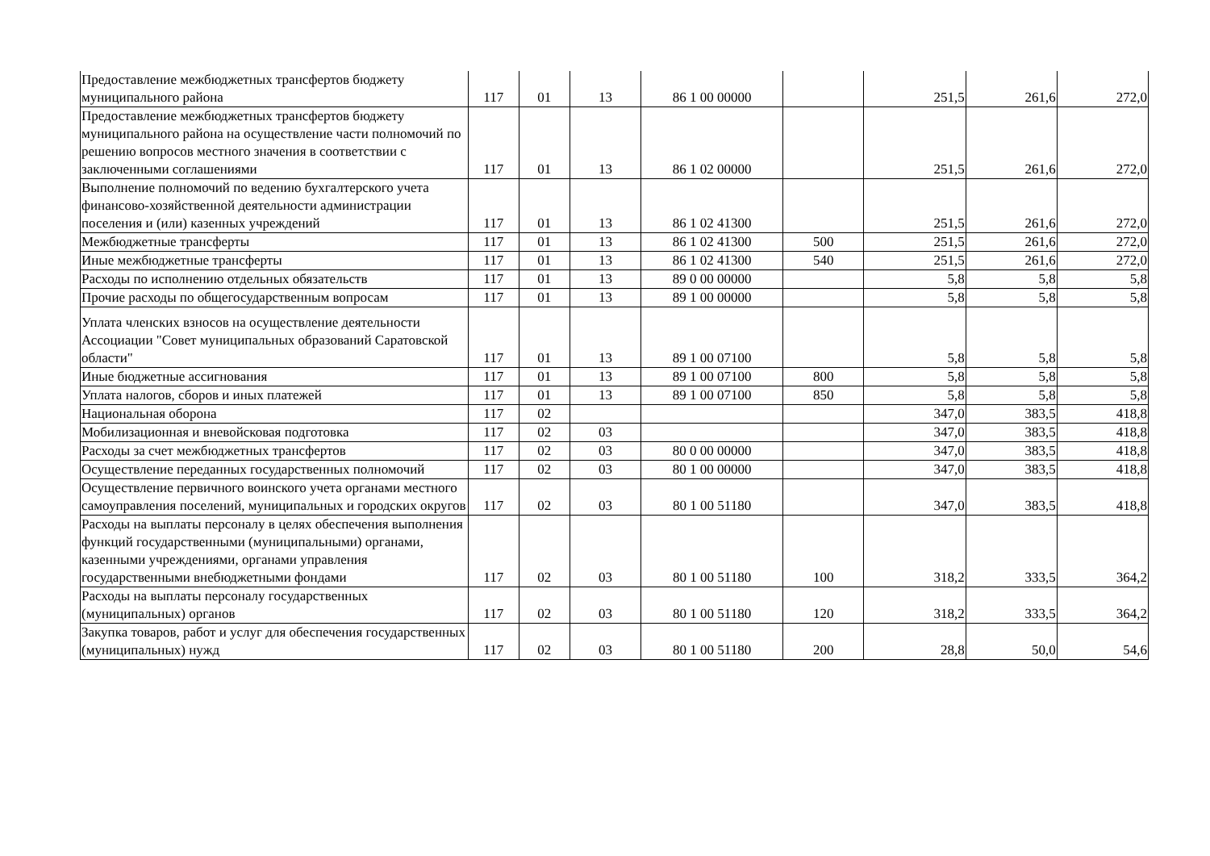| Предоставление межбюджетных трансфертов бюджету муниципального района | 117 | 01 | 13 | 86 1 00 00000 | | 251,5 | 261,6 | 272,0 |
| Предоставление межбюджетных трансфертов бюджету муниципального района на осуществление части полномочий по решению вопросов местного значения в соответствии с заключенными соглашениями | 117 | 01 | 13 | 86 1 02 00000 | | 251,5 | 261,6 | 272,0 |
| Выполнение полномочий по ведению бухгалтерского учета финансово-хозяйственной деятельности администрации поселения и (или) казенных учреждений | 117 | 01 | 13 | 86 1 02 41300 | | 251,5 | 261,6 | 272,0 |
| Межбюджетные трансферты | 117 | 01 | 13 | 86 1 02 41300 | 500 | 251,5 | 261,6 | 272,0 |
| Иные межбюджетные трансферты | 117 | 01 | 13 | 86 1 02 41300 | 540 | 251,5 | 261,6 | 272,0 |
| Расходы по исполнению отдельных обязательств | 117 | 01 | 13 | 89 0 00 00000 | | 5,8 | 5,8 | 5,8 |
| Прочие расходы по общегосударственным вопросам | 117 | 01 | 13 | 89 1 00 00000 | | 5,8 | 5,8 | 5,8 |
| Уплата членских взносов на осуществление деятельности Ассоциации "Совет муниципальных образований Саратовской области" | 117 | 01 | 13 | 89 1 00 07100 | | 5,8 | 5,8 | 5,8 |
| Иные бюджетные ассигнования | 117 | 01 | 13 | 89 1 00 07100 | 800 | 5,8 | 5,8 | 5,8 |
| Уплата налогов, сборов и иных платежей | 117 | 01 | 13 | 89 1 00 07100 | 850 | 5,8 | 5,8 | 5,8 |
| Национальная оборона | 117 | 02 | | | | 347,0 | 383,5 | 418,8 |
| Мобилизационная и вневойсковая подготовка | 117 | 02 | 03 | | | 347,0 | 383,5 | 418,8 |
| Расходы за счет межбюджетных трансфертов | 117 | 02 | 03 | 80 0 00 00000 | | 347,0 | 383,5 | 418,8 |
| Осуществление переданных государственных полномочий | 117 | 02 | 03 | 80 1 00 00000 | | 347,0 | 383,5 | 418,8 |
| Осуществление первичного воинского учета органами местного самоуправления поселений, муниципальных и городских округов | 117 | 02 | 03 | 80 1 00 51180 | | 347,0 | 383,5 | 418,8 |
| Расходы на выплаты персоналу в целях обеспечения выполнения функций государственными (муниципальными) органами, казенными учреждениями, органами управления государственными внебюджетными фондами | 117 | 02 | 03 | 80 1 00 51180 | 100 | 318,2 | 333,5 | 364,2 |
| Расходы на выплаты персоналу государственных (муниципальных) органов | 117 | 02 | 03 | 80 1 00 51180 | 120 | 318,2 | 333,5 | 364,2 |
| Закупка товаров, работ и услуг для обеспечения государственных (муниципальных) нужд | 117 | 02 | 03 | 80 1 00 51180 | 200 | 28,8 | 50,0 | 54,6 |